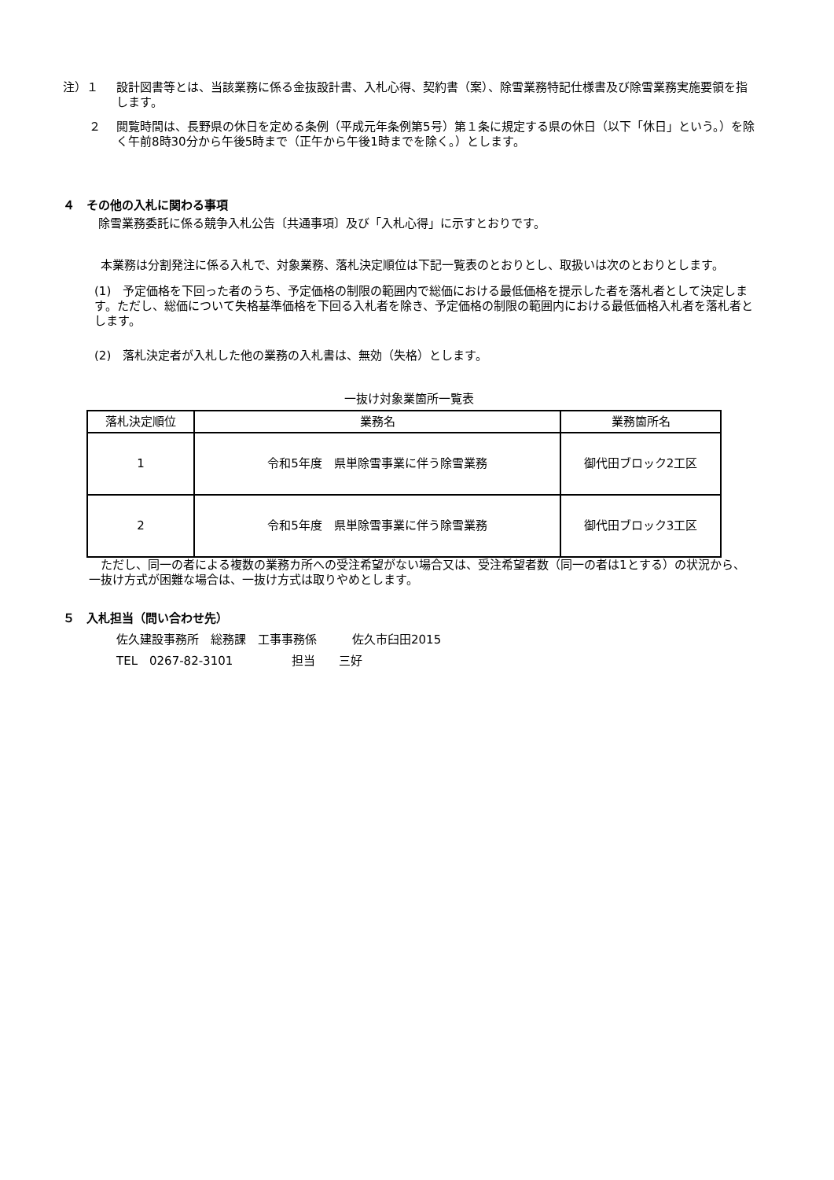注）１ 設計図書等とは、当該業務に係る金抜設計書、入札心得、契約書（案）、除雪業務特記仕様書及び除雪業務実施要領を指します。
２ 閲覧時間は、長野県の休日を定める条例（平成元年条例第5号）第１条に規定する県の休日（以下「休日」という。）を除く午前8時30分から午後5時まで（正午から午後1時までを除く。）とします。
４　その他の入札に関わる事項
除雪業務委託に係る競争入札公告〔共通事項〕及び「入札心得」に示すとおりです。
　本業務は分割発注に係る入札で、対象業務、落札決定順位は下記一覧表のとおりとし、取扱いは次のとおりとします。
(1)　予定価格を下回った者のうち、予定価格の制限の範囲内で総価における最低価格を提示した者を落札者として決定します。ただし、総価について失格基準価格を下回る入札者を除き、予定価格の制限の範囲内における最低価格入札者を落札者とします。
(2)　落札決定者が入札した他の業務の入札書は、無効（失格）とします。
一抜け対象業箇所一覧表
| 落札決定順位 | 業務名 | 業務箇所名 |
| --- | --- | --- |
| 1 | 令和5年度 県単除雪事業に伴う除雪業務 | 御代田ブロック2工区 |
| 2 | 令和5年度 県単除雪事業に伴う除雪業務 | 御代田ブロック3工区 |
　ただし、同一の者による複数の業務カ所への受注希望がない場合又は、受注希望者数（同一の者は1とする）の状況から、一抜け方式が困難な場合は、一抜け方式は取りやめとします。
５　入札担当（問い合わせ先）
佐久建設事務所　総務課　工事事務係　　　佐久市臼田2015
TEL　0267-82-3101　　　　　担当　　三好